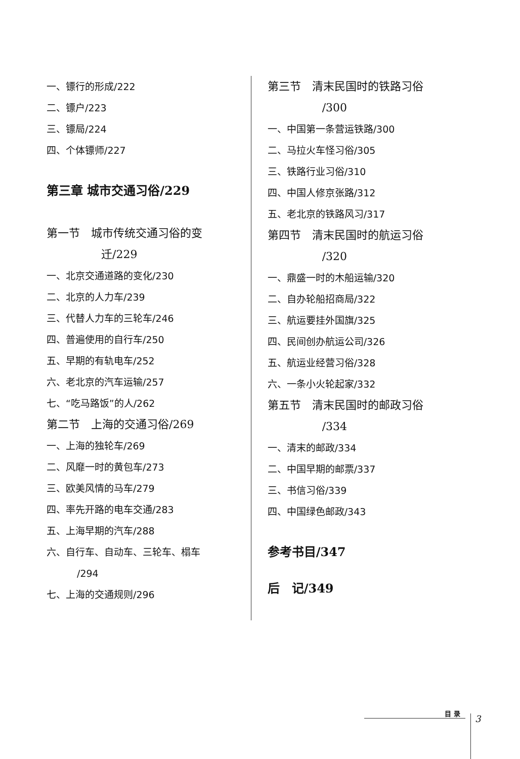一、镖行的形成/222
二、镖户/223
三、镖局/224
四、个体镖师/227
第三章 城市交通习俗/229
第一节　城市传统交通习俗的变
迁/229
一、北京交通道路的变化/230
二、北京的人力车/239
三、代替人力车的三轮车/246
四、普遍使用的自行车/250
五、早期的有轨电车/252
六、老北京的汽车运输/257
七、“吃马路饭”的人/262
第二节　上海的交通习俗/269
一、上海的独轮车/269
二、风靡一时的黄包车/273
三、欧美风情的马车/279
四、率先开路的电车交通/283
五、上海早期的汽车/288
六、自行车、自动车、三轮车、榻车
/294
七、上海的交通规则/296
第三节　清末民国时的铁路习俗
/300
一、中国第一条营运铁路/300
二、马拉火车怪习俗/305
三、铁路行业习俗/310
四、中国人修京张路/312
五、老北京的铁路风习/317
第四节　清末民国时的航运习俗
/320
一、鼎盛一时的木船运输/320
二、自办轮船招商局/322
三、航运要挂外国旗/325
四、民间创办航运公司/326
五、航运业经营习俗/328
六、一条小火轮起家/332
第五节　清末民国时的邮政习俗
/334
一、清末的邮政/334
二、中国早期的邮票/337
三、书信习俗/339
四、中国绿色邮政/343
参考书目/347
后　记/349
目 录
3